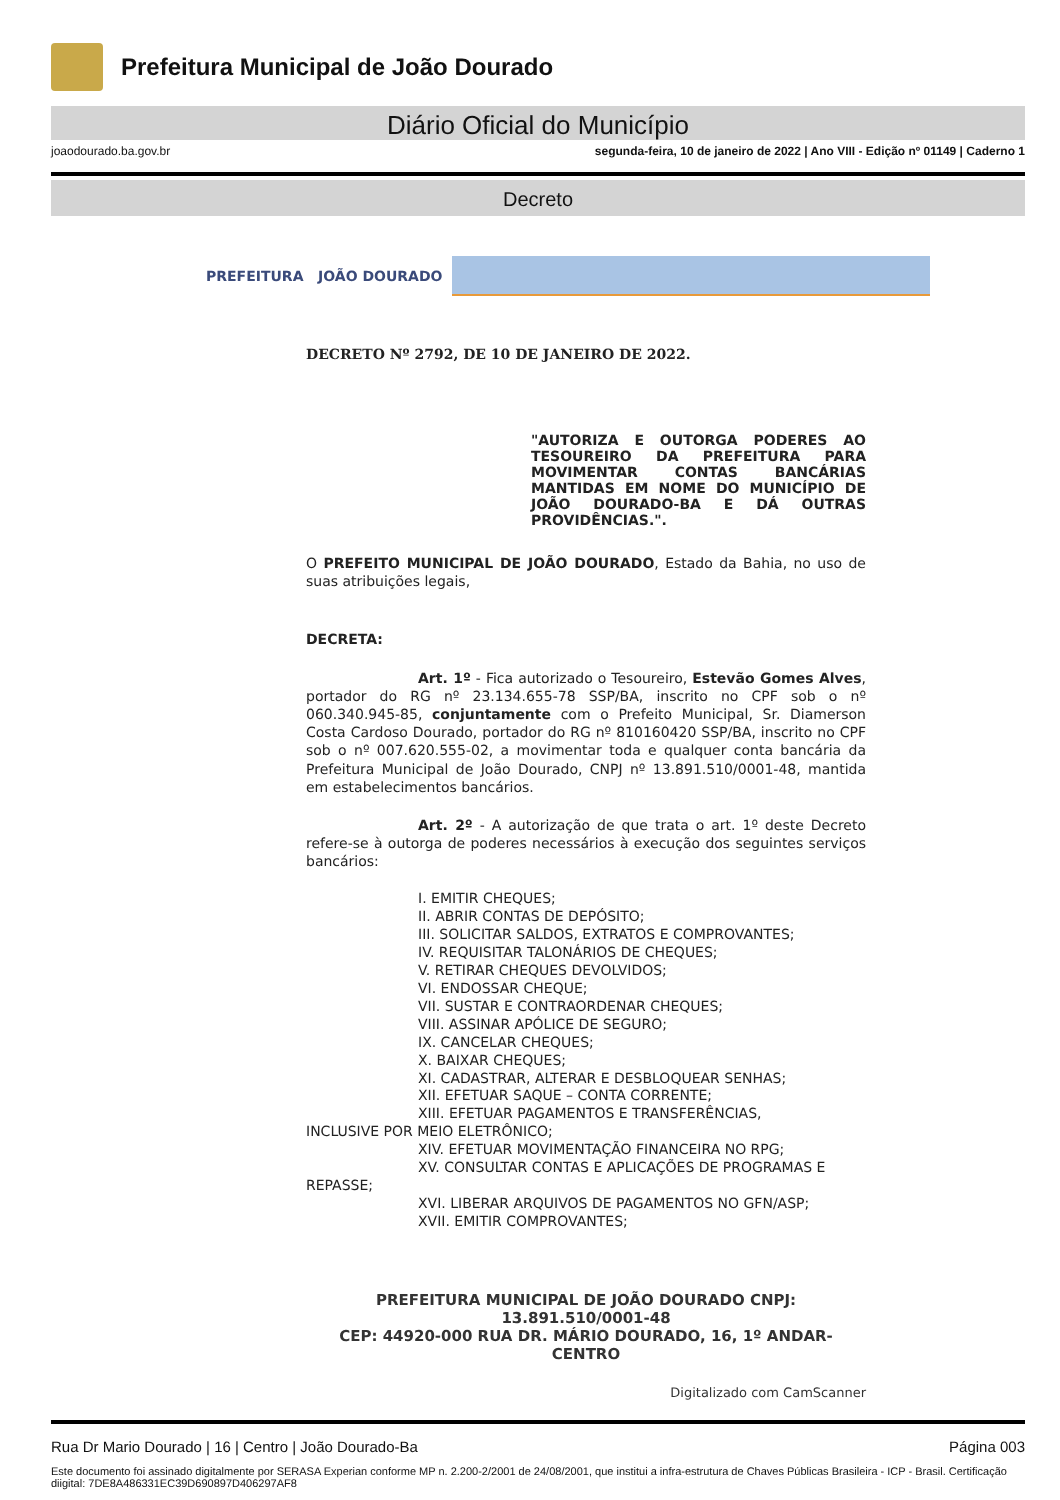Prefeitura Municipal de João Dourado
Diário Oficial do Município
joaodourado.ba.gov.br segunda-feira, 10 de janeiro de 2022 | Ano VIII - Edição nº 01149 | Caderno 1
Decreto
PREFEITURA JOÃO DOURADO
DECRETO Nº 2792, DE 10 DE JANEIRO DE 2022.
"AUTORIZA E OUTORGA PODERES AO TESOUREIRO DA PREFEITURA PARA MOVIMENTAR CONTAS BANCÁRIAS MANTIDAS EM NOME DO MUNICÍPIO DE JOÃO DOURADO-BA E DÁ OUTRAS PROVIDÊNCIAS.".
O PREFEITO MUNICIPAL DE JOÃO DOURADO, Estado da Bahia, no uso de suas atribuições legais,
DECRETA:
Art. 1º - Fica autorizado o Tesoureiro, Estevão Gomes Alves, portador do RG nº 23.134.655-78 SSP/BA, inscrito no CPF sob o nº 060.340.945-85, conjuntamente com o Prefeito Municipal, Sr. Diamerson Costa Cardoso Dourado, portador do RG nº 810160420 SSP/BA, inscrito no CPF sob o nº 007.620.555-02, a movimentar toda e qualquer conta bancária da Prefeitura Municipal de João Dourado, CNPJ nº 13.891.510/0001-48, mantida em estabelecimentos bancários.
Art. 2º - A autorização de que trata o art. 1º deste Decreto refere-se à outorga de poderes necessários à execução dos seguintes serviços bancários:
I. EMITIR CHEQUES;
II. ABRIR CONTAS DE DEPÓSITO;
III. SOLICITAR SALDOS, EXTRATOS E COMPROVANTES;
IV. REQUISITAR TALONÁRIOS DE CHEQUES;
V. RETIRAR CHEQUES DEVOLVIDOS;
VI. ENDOSSAR CHEQUE;
VII. SUSTAR E CONTRAORDENAR CHEQUES;
VIII. ASSINAR APÓLICE DE SEGURO;
IX. CANCELAR CHEQUES;
X. BAIXAR CHEQUES;
XI. CADASTRAR, ALTERAR E DESBLOQUEAR SENHAS;
XII. EFETUAR SAQUE – CONTA CORRENTE;
XIII. EFETUAR PAGAMENTOS E TRANSFERÊNCIAS,
INCLUSIVE POR MEIO ELETRÔNICO;
XIV. EFETUAR MOVIMENTAÇÃO FINANCEIRA NO RPG;
XV. CONSULTAR CONTAS E APLICAÇÕES DE PROGRAMAS E
REPASSE;
XVI. LIBERAR ARQUIVOS DE PAGAMENTOS NO GFN/ASP;
XVII. EMITIR COMPROVANTES;
PREFEITURA MUNICIPAL DE JOÃO DOURADO CNPJ: 13.891.510/0001-48
CEP: 44920-000 RUA DR. MÁRIO DOURADO, 16, 1º ANDAR-CENTRO
Digitalizado com CamScanner
Rua Dr Mario Dourado | 16 | Centro | João Dourado-Ba Página 003
Este documento foi assinado digitalmente por SERASA Experian conforme MP n. 2.200-2/2001 de 24/08/2001, que institui a infra-estrutura de Chaves Públicas Brasileira - ICP - Brasil. Certificação diigital: 7DE8A486331EC39D690897D406297AF8